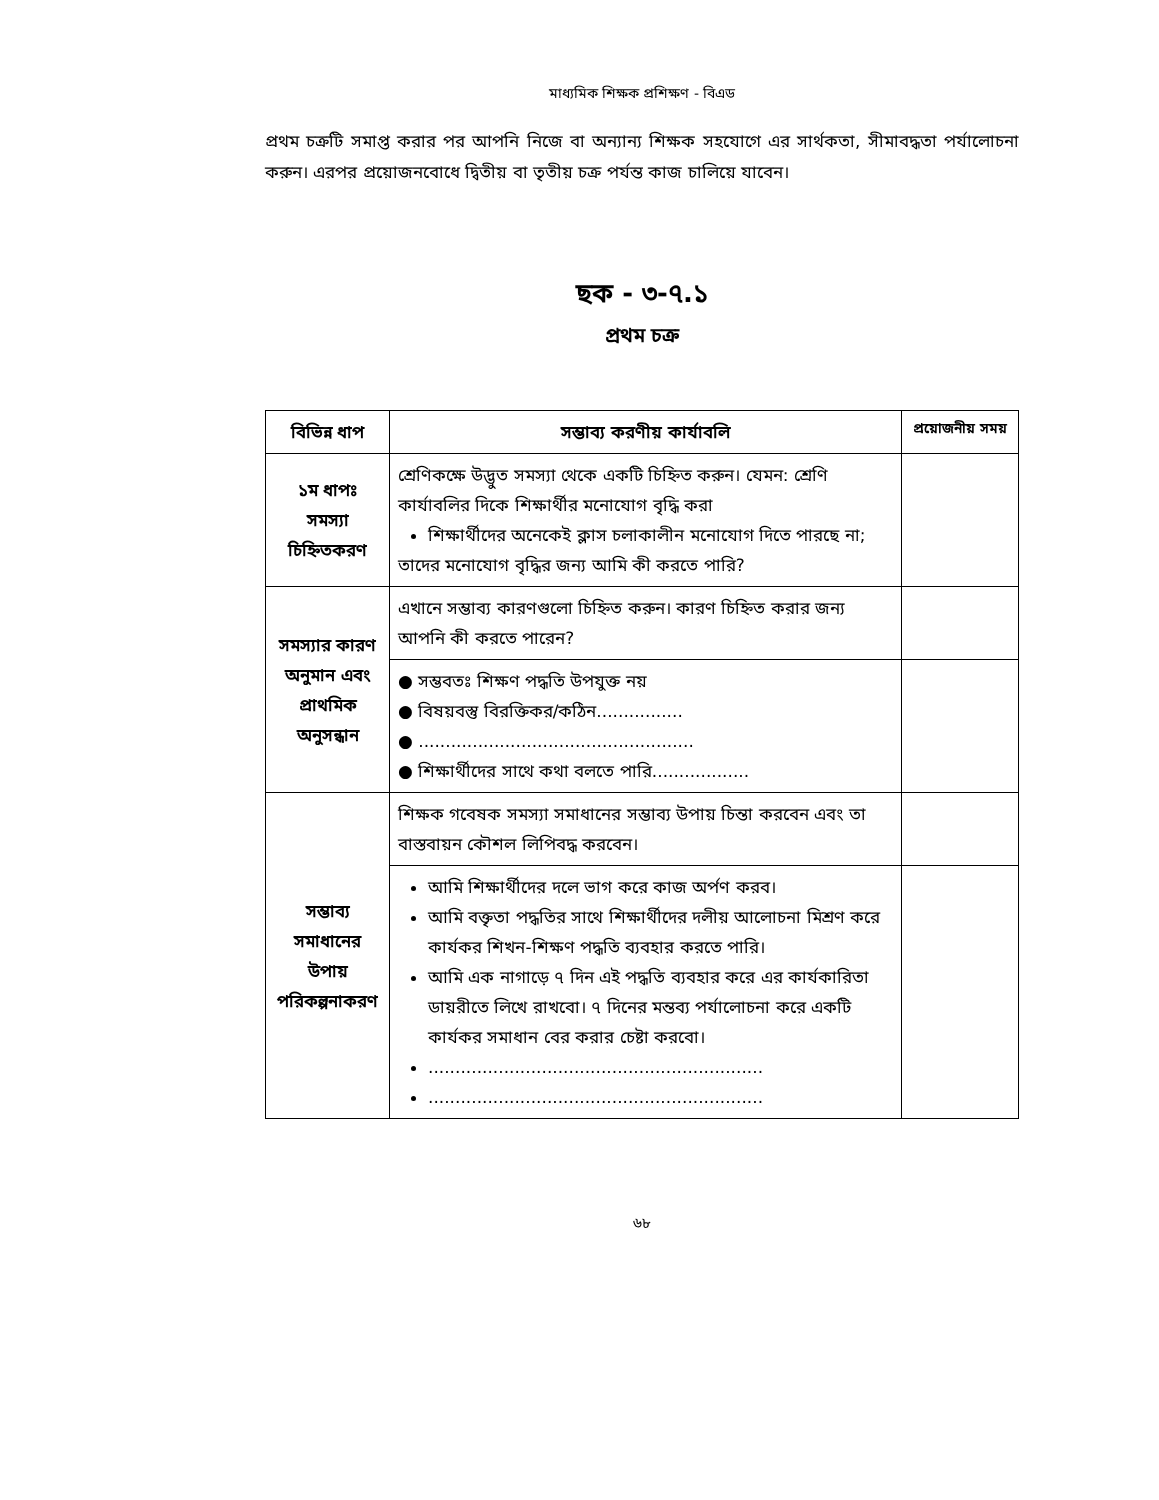মাধ্যমিক শিক্ষক প্রশিক্ষণ - বিএড
প্রথম চক্রটি সমাপ্ত করার পর আপনি নিজে বা অন্যান্য শিক্ষক সহযোগে এর সার্থকতা, সীমাবদ্ধতা পর্যালোচনা করুন। এরপর প্রয়োজনবোধে দ্বিতীয় বা তৃতীয় চক্র পর্যন্ত কাজ চালিয়ে যাবেন।
ছক - ৩-৭.১
প্রথম চক্র
| বিভিন্ন ধাপ | সম্ভাব্য করণীয় কার্যাবলি | প্রয়োজনীয় সময় |
| --- | --- | --- |
| ১ম ধাপঃ সমস্যা চিহ্নিতকরণ | শ্রেণিকক্ষে উদ্ভুত সমস্যা থেকে একটি চিহ্নিত করুন। যেমন: শ্রেণি কার্যাবলির দিকে শিক্ষার্থীর মনোযোগ বৃদ্ধি করা শিক্ষার্থীদের অনেকেই ক্লাস চলাকালীন মনোযোগ দিতে পারছে না; তাদের মনোযোগ বৃদ্ধির জন্য আমি কী করতে পারি? | |
| সমস্যার কারণ অনুমান এবং প্রাথমিক অনুসন্ধান | এখানে সম্ভাব্য কারণগুলো চিহ্নিত করুন। কারণ চিহ্নিত করার জন্য আপনি কী করতে পারেন? | |
| | ● সম্ভবতঃ শিক্ষণ পদ্ধতি উপযুক্ত নয় ● বিষয়বস্তু বিরক্তিকর/কঠিন................ ● ................................................... ● শিক্ষার্থীদের সাথে কথা বলতে পারি.................. | |
| সম্ভাব্য সমাধানের উপায় পরিকল্পনাকরণ | শিক্ষক গবেষক সমস্যা সমাধানের সম্ভাব্য উপায় চিন্তা করবেন এবং তা বাস্তবায়ন কৌশল লিপিবদ্ধ করবেন। | |
| | আমি শিক্ষার্থীদের দলে ভাগ করে কাজ অর্পণ করব। আমি বক্তৃতা পদ্ধতির সাথে শিক্ষার্থীদের দলীয় আলোচনা মিশ্রণ করে কার্যকর শিখন-শিক্ষণ পদ্ধতি ব্যবহার করতে পারি। আমি এক নাগাড়ে ৭ দিন এই পদ্ধতি ব্যবহার করে এর কার্যকারিতা ডায়রীতে লিখে রাখবো। ৭ দিনের মন্তব্য পর্যালোচনা করে একটি কার্যকর সমাধান বের করার চেষ্টা করবো। .............................................................. .............................................................. | |
৬৮